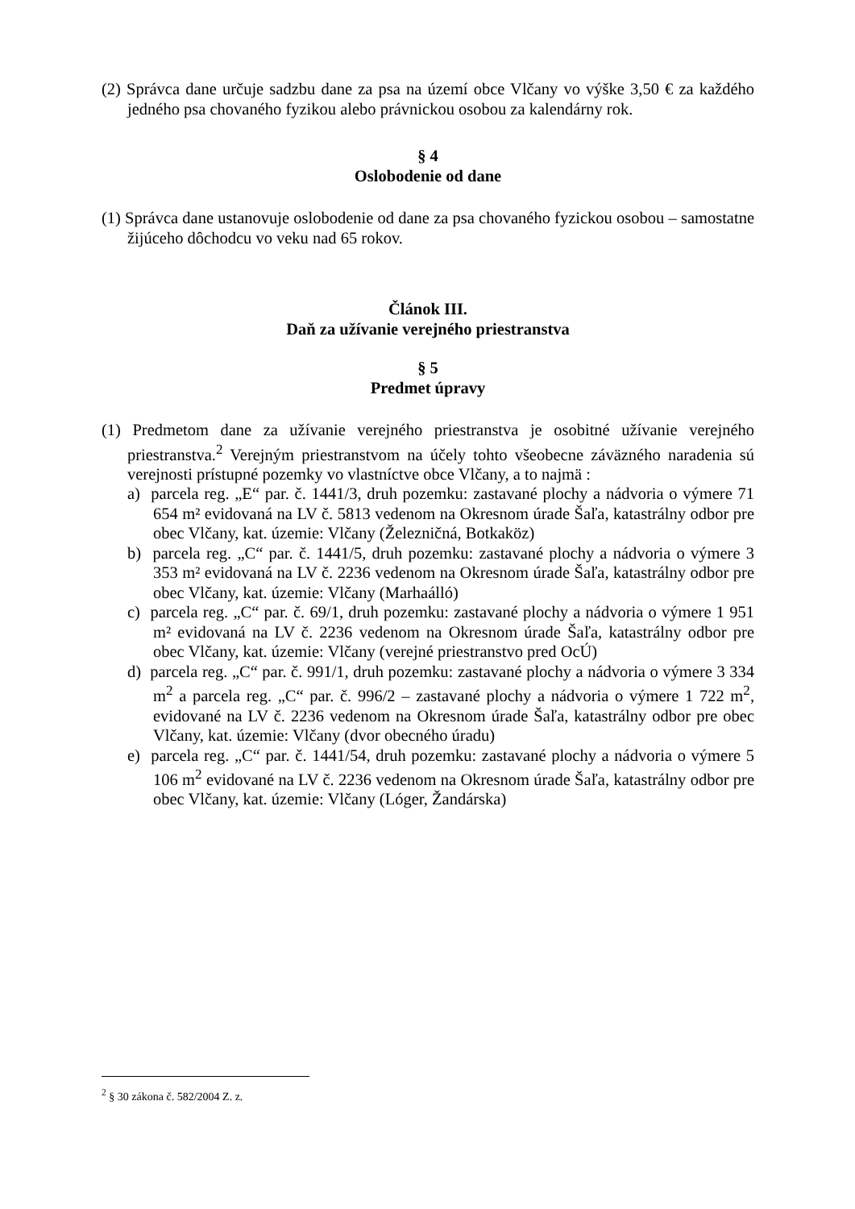(2) Správca dane určuje sadzbu dane za psa na území obce Vlčany vo výške 3,50 € za každého jedného psa chovaného fyzikou alebo právnickou osobou za kalendárny rok.
§ 4
Oslobodenie od dane
(1) Správca dane ustanovuje oslobodenie od dane za psa chovaného fyzickou osobou – samostatne žijúceho dôchodcu vo veku nad 65 rokov.
Článok III.
Daň za užívanie verejného priestranstva
§ 5
Predmet úpravy
(1) Predmetom dane za užívanie verejného priestranstva je osobitné užívanie verejného priestranstva.<sup>2</sup> Verejným priestranstvom na účely tohto všeobecne záväzného naradenia sú verejnosti prístupné pozemky vo vlastníctve obce Vlčany, a to najmä :
a) parcela reg. „E“ par. č. 1441/3, druh pozemku: zastavané plochy a nádvoria o výmere 71 654 m² evidovaná na LV č. 5813 vedenom na Okresnom úrade Šaľa, katastrálny odbor pre obec Vlčany, kat. územie: Vlčany (Železničná, Botkaköz)
b) parcela reg. „C“ par. č. 1441/5, druh pozemku: zastavané plochy a nádvoria o výmere 3 353 m² evidovaná na LV č. 2236 vedenom na Okresnom úrade Šaľa, katastrálny odbor pre obec Vlčany, kat. územie: Vlčany (Marhaálló)
c) parcela reg. „C“ par. č. 69/1, druh pozemku: zastavané plochy a nádvoria o výmere 1 951 m² evidovaná na LV č. 2236 vedenom na Okresnom úrade Šaľa, katastrálny odbor pre obec Vlčany, kat. územie: Vlčany (verejné priestranstvo pred OcÚ)
d) parcela reg. „C“ par. č. 991/1, druh pozemku: zastavané plochy a nádvoria o výmere 3 334 m<sup>2</sup> a parcela reg. „C“ par. č. 996/2 – zastavané plochy a nádvoria o výmere 1 722 m<sup>2</sup>, evidované na LV č. 2236 vedenom na Okresnom úrade Šaľa, katastrálny odbor pre obec Vlčany, kat. územie: Vlčany (dvor obecného úradu)
e) parcela reg. „C“ par. č. 1441/54, druh pozemku: zastavané plochy a nádvoria o výmere 5 106 m<sup>2</sup> evidované na LV č. 2236 vedenom na Okresnom úrade Šaľa, katastrálny odbor pre obec Vlčany, kat. územie: Vlčany (Lóger, Žandárska)
<sup>2</sup> § 30 zákona č. 582/2004 Z. z.